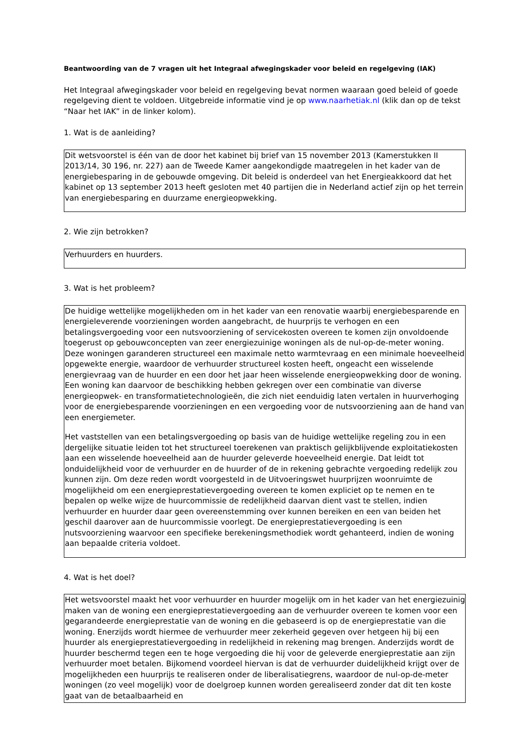Beantwoording van de 7 vragen uit het Integraal afwegingskader voor beleid en regelgeving (IAK)
Het Integraal afwegingskader voor beleid en regelgeving bevat normen waaraan goed beleid of goede regelgeving dient te voldoen. Uitgebreide informatie vind je op www.naarhetiak.nl (klik dan op de tekst “Naar het IAK” in de linker kolom).
1. Wat is de aanleiding?
Dit wetsvoorstel is één van de door het kabinet bij brief van 15 november 2013 (Kamerstukken II 2013/14, 30 196, nr. 227) aan de Tweede Kamer aangekondigde maatregelen in het kader van de energiebesparing in de gebouwde omgeving. Dit beleid is onderdeel van het Energieakkoord dat het kabinet op 13 september 2013 heeft gesloten met 40 partijen die in Nederland actief zijn op het terrein van energiebesparing en duurzame energieopwekking.
2. Wie zijn betrokken?
Verhuurders en huurders.
3. Wat is het probleem?
De huidige wettelijke mogelijkheden om in het kader van een renovatie waarbij energiebesparende en energieleverende voorzieningen worden aangebracht, de huurprijs te verhogen en een betalingsvergoeding voor een nutsvoorziening of servicekosten overeen te komen zijn onvoldoende toegerust op gebouwconcepten van zeer energiezuinige woningen als de nul-op-de-meter woning. Deze woningen garanderen structureel een maximale netto warmtevraag en een minimale hoeveelheid opgewekte energie, waardoor de verhuurder structureel kosten heeft, ongeacht een wisselende energievraag van de huurder en een door het jaar heen wisselende energieopwekking door de woning. Een woning kan daarvoor de beschikking hebben gekregen over een combinatie van diverse energieopwek- en transformatietechnologieën, die zich niet eenduidig laten vertalen in huurverhoging voor de energiebesparende voorzieningen en een vergoeding voor de nutsvoorziening aan de hand van een energiemeter.
Het vaststellen van een betalingsvergoeding op basis van de huidige wettelijke regeling zou in een dergelijke situatie leiden tot het structureel toerekenen van praktisch gelijkblijvende exploitatiekosten aan een wisselende hoeveelheid aan de huurder geleverde hoeveelheid energie. Dat leidt tot onduidelijkheid voor de verhuurder en de huurder of de in rekening gebrachte vergoeding redelijk zou kunnen zijn. Om deze reden wordt voorgesteld in de Uitvoeringswet huurprijzen woonruimte de mogelijkheid om een energieprestatievergoeding overeen te komen expliciet op te nemen en te bepalen op welke wijze de huurcommissie de redelijkheid daarvan dient vast te stellen, indien verhuurder en huurder daar geen overeenstemming over kunnen bereiken en een van beiden het geschil daarover aan de huurcommissie voorlegt. De energieprestatievergoeding is een nutsvoorziening waarvoor een specifieke berekeningsmethodiek wordt gehanteerd, indien de woning aan bepaalde criteria voldoet.
4. Wat is het doel?
Het wetsvoorstel maakt het voor verhuurder en huurder mogelijk om in het kader van het energiezuinig maken van de woning een energieprestatievergoeding aan de verhuurder overeen te komen voor een gegarandeerde energieprestatie van de woning en die gebaseerd is op de energieprestatie van die woning. Enerzijds wordt hiermee de verhuurder meer zekerheid gegeven over hetgeen hij bij een huurder als energieprestatievergoeding in redelijkheid in rekening mag brengen. Anderzijds wordt de huurder beschermd tegen een te hoge vergoeding die hij voor de geleverde energieprestatie aan zijn verhuurder moet betalen. Bijkomend voordeel hiervan is dat de verhuurder duidelijkheid krijgt over de mogelijkheden een huurprijs te realiseren onder de liberalisatiegrens, waardoor de nul-op-de-meter woningen (zo veel mogelijk) voor de doelgroep kunnen worden gerealiseerd zonder dat dit ten koste gaat van de betaalbaarheid en